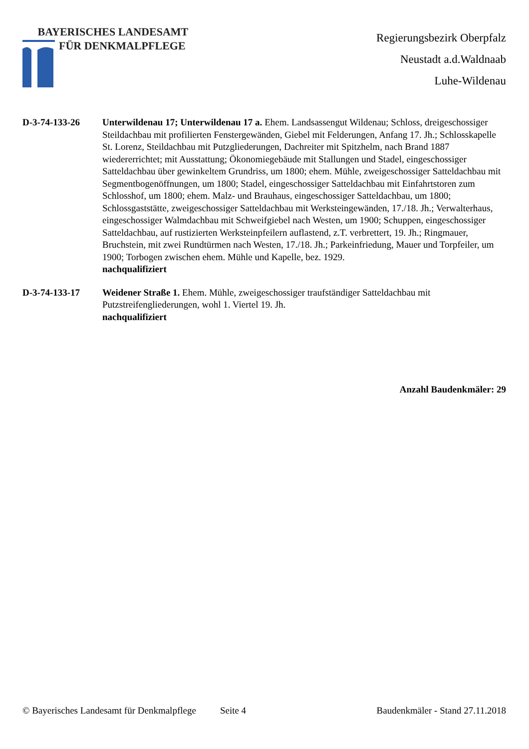BAYERISCHES LANDESAMT
FÜR DENKMALPFLEGE
Regierungsbezirk Oberpfalz
Neustadt a.d.Waldnaab
Luhe-Wildenau
D-3-74-133-26 Unterwildenau 17; Unterwildenau 17 a. Ehem. Landsassengut Wildenau; Schloss, dreigeschossiger Steildachbau mit profilierten Fenstergewänden, Giebel mit Felderungen, Anfang 17. Jh.; Schlosskapelle St. Lorenz, Steildachbau mit Putzgliederungen, Dachreiter mit Spitzhelm, nach Brand 1887 wiedererrichtet; mit Ausstattung; Ökonomiegebäude mit Stallungen und Stadel, eingeschossiger Satteldachbau über gewinkeltem Grundriss, um 1800; ehem. Mühle, zweigeschossiger Satteldachbau mit Segmentbogenöffnungen, um 1800; Stadel, eingeschossiger Satteldachbau mit Einfahrtstoren zum Schlosshof, um 1800; ehem. Malz- und Brauhaus, eingeschossiger Satteldachbau, um 1800; Schlossgaststätte, zweigeschossiger Satteldachbau mit Werksteingewänden, 17./18. Jh.; Verwalterhaus, eingeschossiger Walmdachbau mit Schweifgiebel nach Westen, um 1900; Schuppen, eingeschossiger Satteldachbau, auf rustizierten Werksteinpfeilern auflastend, z.T. verbrettert, 19. Jh.; Ringmauer, Bruchstein, mit zwei Rundtürmen nach Westen, 17./18. Jh.; Parkeinfriedung, Mauer und Torpfeiler, um 1900; Torbogen zwischen ehem. Mühle und Kapelle, bez. 1929.
nachqualifiziert
D-3-74-133-17 Weidener Straße 1. Ehem. Mühle, zweigeschossiger traufständiger Satteldachbau mit Putzstreifengliederungen, wohl 1. Viertel 19. Jh.
nachqualifiziert
Anzahl Baudenkmäler: 29
© Bayerisches Landesamt für Denkmalpflege Seite 4 Baudenkmäler - Stand 27.11.2018